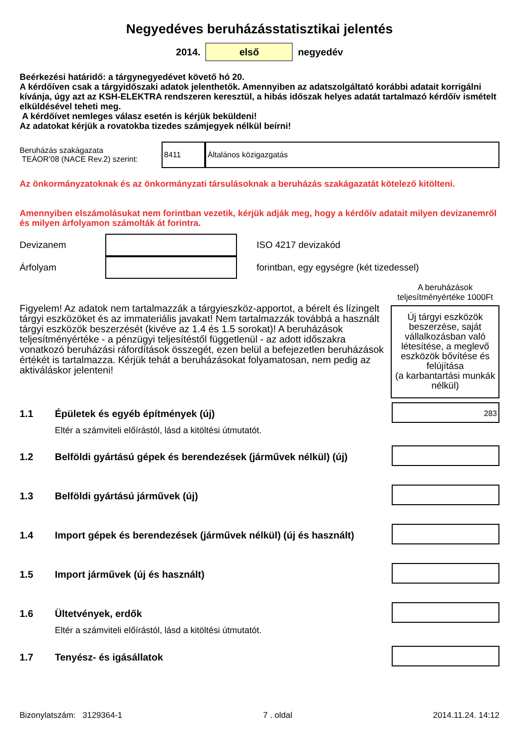Negyedéves beruházásstatisztikai jelentés
2014.
első
negyedév
Beérkezési határidő: a tárgynegyedévet követő hó 20.
A kérdőíven csak a tárgyidőszaki adatok jelenthetők. Amennyiben az adatszolgáltató korábbi adatait korrigálni kívánja, úgy azt az KSH-ELEKTRA rendszeren keresztül, a hibás időszak helyes adatát tartalmazó kérdőív ismételt elküldésével teheti meg.
A kérdőívet nemleges válasz esetén is kérjük beküldeni!
Az adatokat kérjük a rovatokba tizedes számjegyek nélkül beírni!
Beruházás szakágazata
TEÁOR’08 (NACE Rev.2) szerint:
8411 Általános közigazgatás
Az önkormányzatoknak és az önkormányzati társulásoknak a beruházás szakágazatát kötelező kitölteni.
Amennyiben elszámolásukat nem forintban vezetik, kérjük adják meg, hogy a kérdőív adatait milyen devizanemről és milyen árfolyamon számolták át forintra.
Devizanem ISO 4217 devizakód
Árfolyam
forintban, egy egységre (két tizedessel)
Figyelem! Az adatok nem tartalmazzák a tárgyieszköz-apportot, a bérelt és lízingelt tárgyi eszközöket és az immateriális javakat! Nem tartalmazzák továbbá a használt tárgyi eszközök beszerzését (kivéve az 1.4 és 1.5 sorokat)! A beruházások teljesítményértéke - a pénzügyi teljesítéstől függetlenül - az adott időszakra vonatkozó beruházási ráfordítások összegét, ezen belül a befejezetlen beruházások értékét is tartalmazza. Kérjük tehát a beruházásokat folyamatosan, nem pedig az aktiváláskor jelenteni!
A beruházások teljesítményértéke 1000Ft
Új tárgyi eszközök beszerzése, saját vállalkozásban való létesítése, a meglevő eszközök bővítése és felújítása
(a karbantartási munkák nélkül)
1.1 Épületek és egyéb építmények (új)
Eltér a számviteli előírástól, lásd a kitöltési útmutatót.
283
1.2 Belföldi gyártású gépek és berendezések (járművek nélkül) (új)
1.3 Belföldi gyártású járművek (új)
1.4 Import gépek és berendezések (járművek nélkül) (új és használt)
1.5 Import járművek (új és használt)
1.6 Ültetvények, erdők
Eltér a számviteli előírástól, lásd a kitöltési útmutatót.
1.7 Tenyész- és igásállatok
Bizonylatszám: 3129364-1 7 . oldal 2014.11.24. 14:12